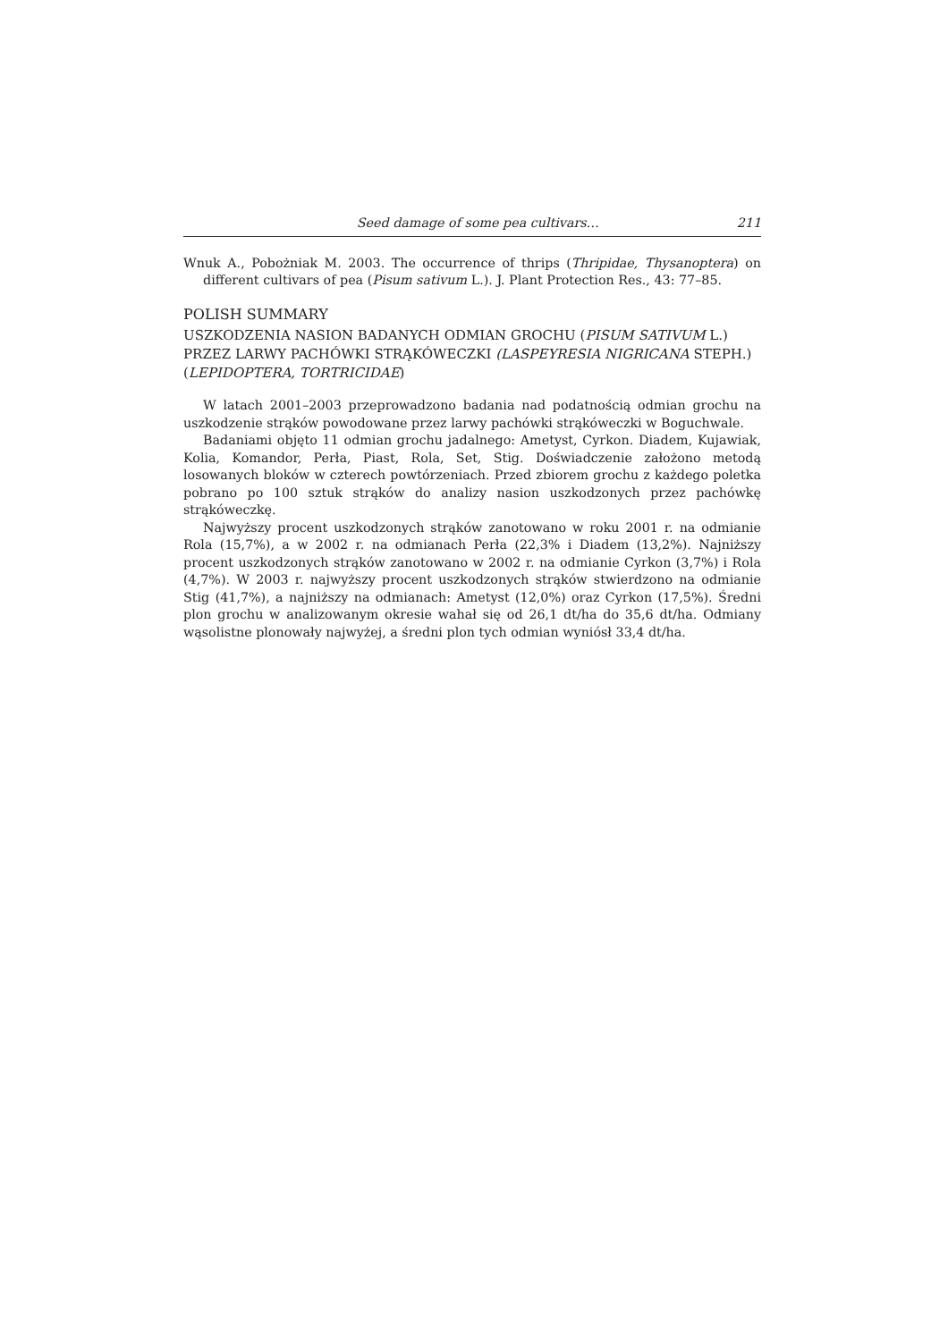Seed damage of some pea cultivars… 211
Wnuk A., Pobożniak M. 2003. The occurrence of thrips (Thripidae, Thysanoptera) on different cultivars of pea (Pisum sativum L.). J. Plant Protection Res., 43: 77–85.
POLISH SUMMARY
USZKODZENIA NASION BADANYCH ODMIAN GROCHU (PISUM SATIVUM L.) PRZEZ LARWY PACHÓWKI STRĄKÓWECZKI (LASPEYRESIA NIGRICANA STEPH.) (LEPIDOPTERA, TORTRICIDAE)
W latach 2001–2003 przeprowadzono badania nad podatnością odmian grochu na uszkodzenie strąków powodowane przez larwy pachówki strąkóweczki w Boguchwale.
Badaniami objęto 11 odmian grochu jadalnego: Ametyst, Cyrkon. Diadem, Kujawiak, Kolia, Komandor, Perła, Piast, Rola, Set, Stig. Doświadczenie założono metodą losowanych bloków w czterech powtórzeniach. Przed zbiorem grochu z każdego poletka pobrano po 100 sztuk strąków do analizy nasion uszkodzonych przez pachówkę strąkóweczkę.
Najwyższy procent uszkodzonych strąków zanotowano w roku 2001 r. na odmianie Rola (15,7%), a w 2002 r. na odmianach Perła (22,3% i Diadem (13,2%). Najniższy procent uszkodzonych strąków zanotowano w 2002 r. na odmianie Cyrkon (3,7%) i Rola (4,7%). W 2003 r. najwyższy procent uszkodzonych strąków stwierdzono na odmianie Stig (41,7%), a najniższy na odmianach: Ametyst (12,0%) oraz Cyrkon (17,5%). Średni plon grochu w analizowanym okresie wahał się od 26,1 dt/ha do 35,6 dt/ha. Odmiany wąsolistne plonowały najwyżej, a średni plon tych odmian wyniósł 33,4 dt/ha.